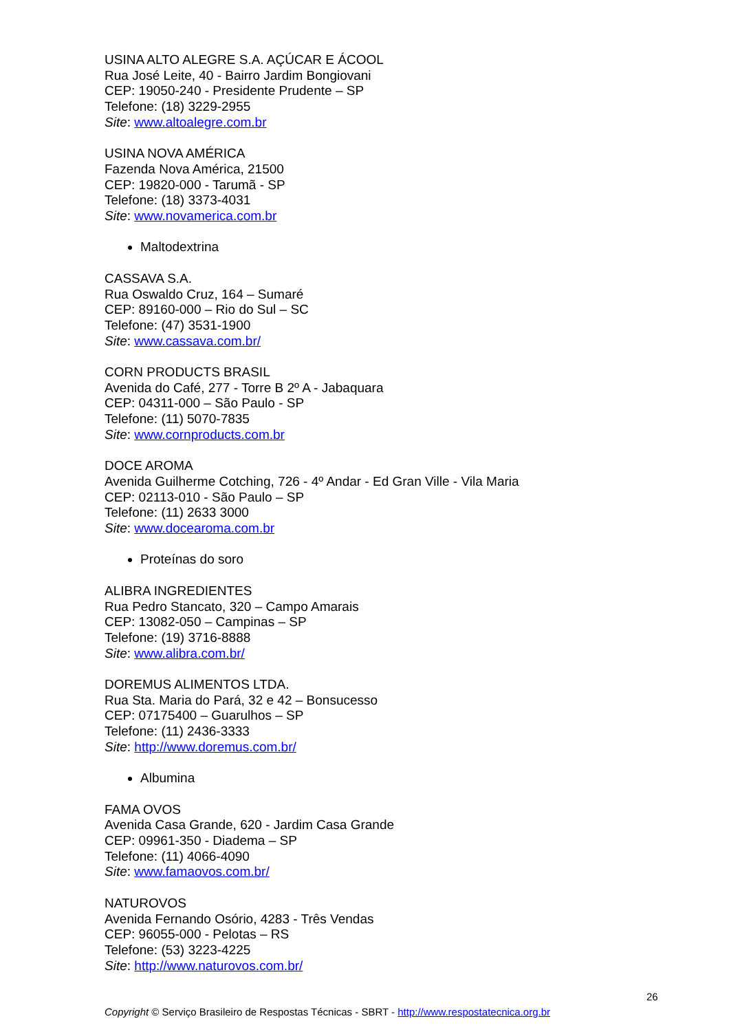USINA ALTO ALEGRE S.A. AÇÚCAR E ÁCOOL
Rua José Leite, 40 - Bairro Jardim Bongiovani
CEP: 19050-240 - Presidente Prudente – SP
Telefone: (18) 3229-2955
Site: www.altoalegre.com.br
USINA NOVA AMÉRICA
Fazenda Nova América, 21500
CEP: 19820-000 - Tarumã - SP
Telefone: (18) 3373-4031
Site: www.novamerica.com.br
Maltodextrina
CASSAVA S.A.
Rua Oswaldo Cruz, 164 – Sumaré
CEP: 89160-000 – Rio do Sul – SC
Telefone: (47) 3531-1900
Site: www.cassava.com.br/
CORN PRODUCTS BRASIL
Avenida do Café, 277 - Torre B 2º A - Jabaquara
CEP: 04311-000 – São Paulo - SP
Telefone: (11) 5070-7835
Site: www.cornproducts.com.br
DOCE AROMA
Avenida Guilherme Cotching, 726 - 4º Andar - Ed Gran Ville - Vila Maria
CEP: 02113-010 - São Paulo – SP
Telefone: (11) 2633 3000
Site: www.docearoma.com.br
Proteínas do soro
ALIBRA INGREDIENTES
Rua Pedro Stancato, 320 – Campo Amarais
CEP: 13082-050 – Campinas – SP
Telefone: (19) 3716-8888
Site: www.alibra.com.br/
DOREMUS ALIMENTOS LTDA.
Rua Sta. Maria do Pará, 32 e 42 – Bonsucesso
CEP: 07175400 – Guarulhos – SP
Telefone: (11) 2436-3333
Site: http://www.doremus.com.br/
Albumina
FAMA OVOS
Avenida Casa Grande, 620 - Jardim Casa Grande
CEP: 09961-350 - Diadema – SP
Telefone: (11) 4066-4090
Site: www.famaovos.com.br/
NATUROVOS
Avenida Fernando Osório, 4283 - Três Vendas
CEP: 96055-000 - Pelotas – RS
Telefone: (53) 3223-4225
Site: http://www.naturovos.com.br/
26
Copyright © Serviço Brasileiro de Respostas Técnicas - SBRT - http://www.respostatecnica.org.br